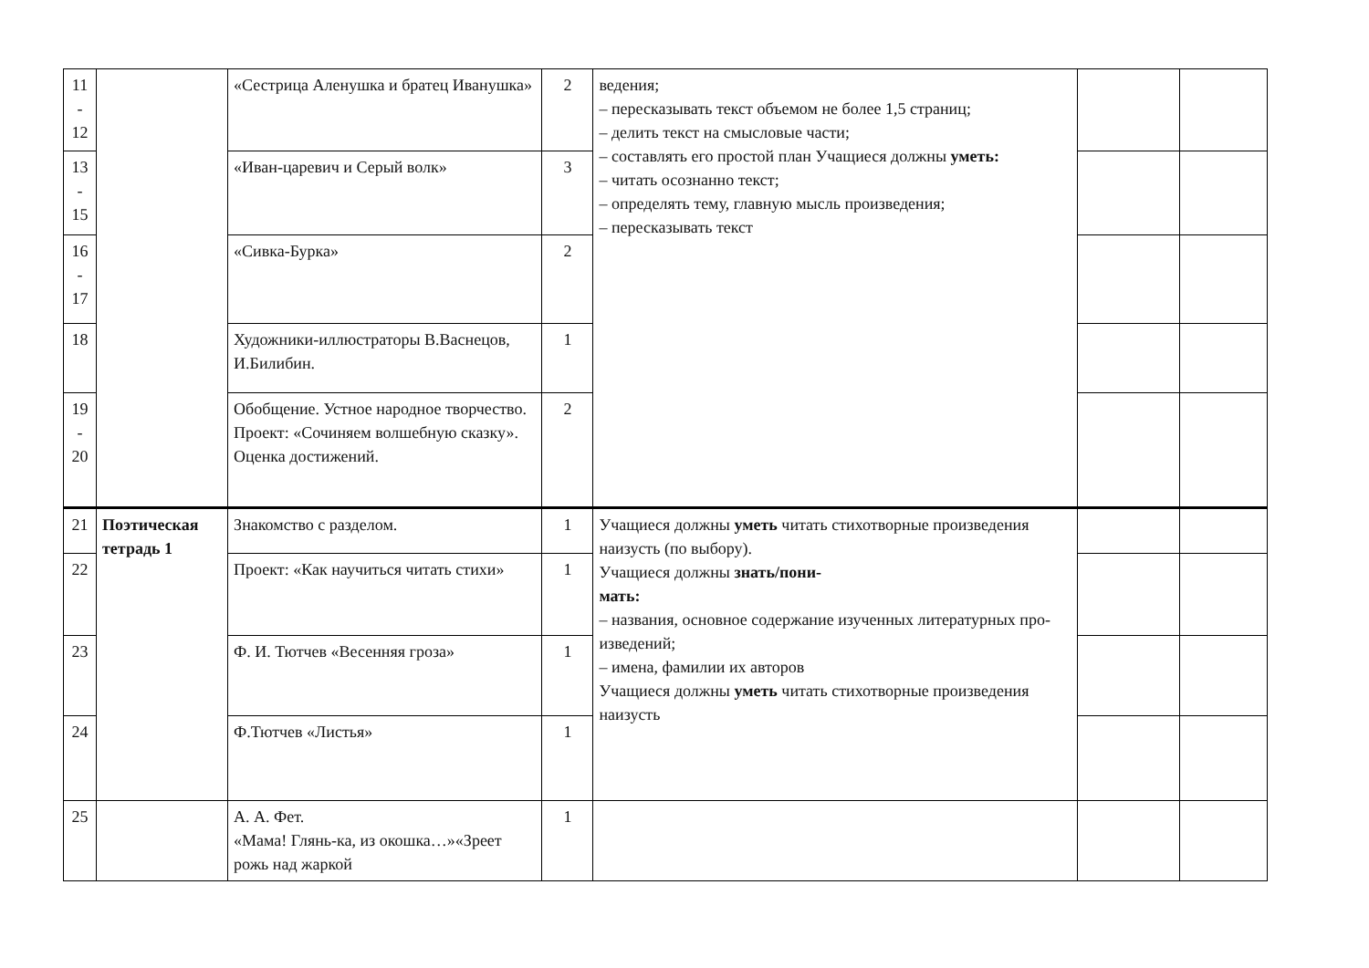| 11 - 12 | | «Сестрица Аленушка и братец Иванушка» | 2 | ведения; – пересказывать текст объемом не более 1,5 страниц; – делить текст на смысловые части; – составлять его простой план Учащиеся должны уметь: – читать осознанно текст; – определять тему, главную мысль произведения; – пересказывать текст | | |
| 13 - 15 | | «Иван-царевич и Серый волк» | 3 | | | |
| 16 - 17 | | «Сивка-Бурка» | 2 | | | |
| 18 | | Художники-иллюстраторы В.Васнецов, И.Билибин. | 1 | | | |
| 19 - 20 | | Обобщение. Устное народное творчество. Проект: «Сочиняем волшебную сказку». Оценка достижений. | 2 | | | |
| 21 | Поэтическая тетрадь 1 | Знакомство с разделом. | 1 | Учащиеся должны уметь читать стихотворные произведения наизусть (по выбору). Учащиеся должны знать/пони- мать: – названия, основное содержание изученных литературных про- изведений; – имена, фамилии их авторов Учащиеся должны уметь читать стихотворные произведения наизусть | | |
| 22 | | Проект: «Как научиться читать стихи» | 1 | | | |
| 23 | | Ф. И. Тютчев «Весенняя гроза» | 1 | | | |
| 24 | | Ф.Тютчев «Листья» | 1 | | | |
| 25 | | А. А. Фет. «Мама! Глянь-ка, из окошка…»«Зреет рожь над жаркой | 1 | | | |